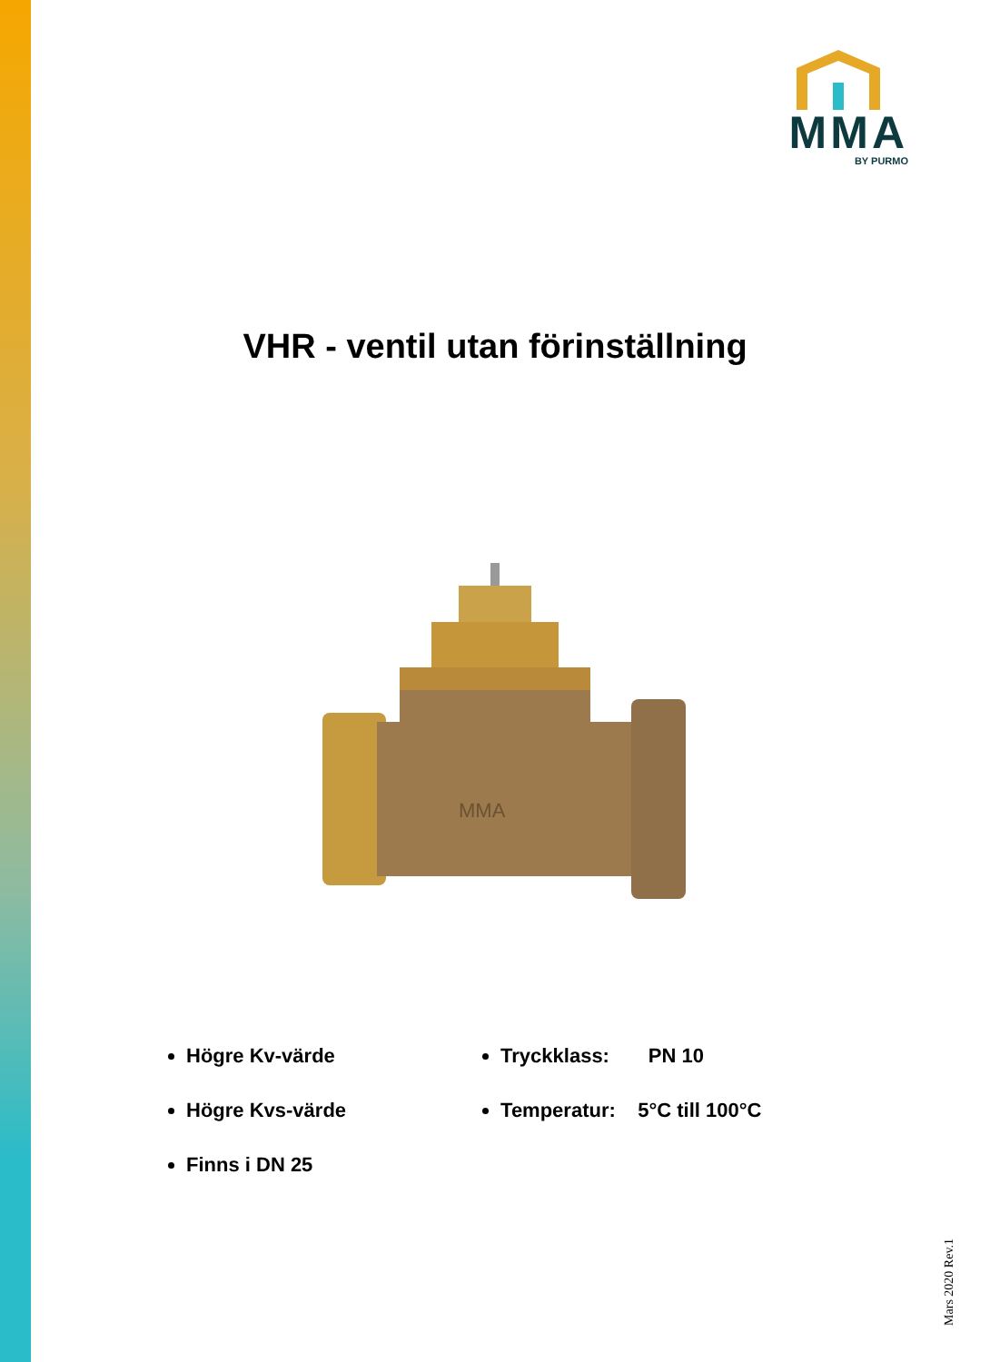MMA
BY PURMO
VHR - ventil utan förinställning
MMA
Högre Kv-värde
Högre Kvs-värde
Finns i DN 25
Tryckklass: PN 10
Temperatur: 5°C till 100°C
Mars 2020 Rev.1